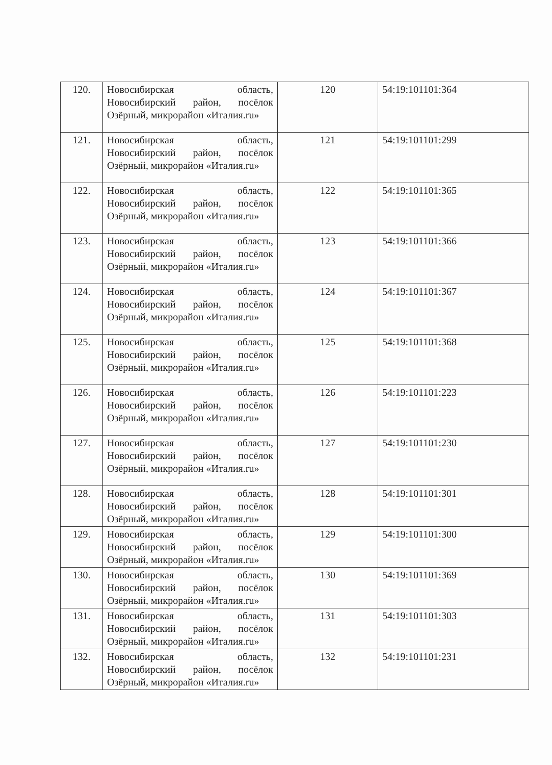| 120. | Новосибирская область, Новосибирский район, посёлок Озёрный, микрорайон «Италия.ru» | 120 | 54:19:101101:364 |
| 121. | Новосибирская область, Новосибирский район, посёлок Озёрный, микрорайон «Италия.ru» | 121 | 54:19:101101:299 |
| 122. | Новосибирская область, Новосибирский район, посёлок Озёрный, микрорайон «Италия.ru» | 122 | 54:19:101101:365 |
| 123. | Новосибирская область, Новосибирский район, посёлок Озёрный, микрорайон «Италия.ru» | 123 | 54:19:101101:366 |
| 124. | Новосибирская область, Новосибирский район, посёлок Озёрный, микрорайон «Италия.ru» | 124 | 54:19:101101:367 |
| 125. | Новосибирская область, Новосибирский район, посёлок Озёрный, микрорайон «Италия.ru» | 125 | 54:19:101101:368 |
| 126. | Новосибирская область, Новосибирский район, посёлок Озёрный, микрорайон «Италия.ru» | 126 | 54:19:101101:223 |
| 127. | Новосибирская область, Новосибирский район, посёлок Озёрный, микрорайон «Италия.ru» | 127 | 54:19:101101:230 |
| 128. | Новосибирская область, Новосибирский район, посёлок Озёрный, микрорайон «Италия.ru» | 128 | 54:19:101101:301 |
| 129. | Новосибирская область, Новосибирский район, посёлок Озёрный, микрорайон «Италия.ru» | 129 | 54:19:101101:300 |
| 130. | Новосибирская область, Новосибирский район, посёлок Озёрный, микрорайон «Италия.ru» | 130 | 54:19:101101:369 |
| 131. | Новосибирская область, Новосибирский район, посёлок Озёрный, микрорайон «Италия.ru» | 131 | 54:19:101101:303 |
| 132. | Новосибирская область, Новосибирский район, посёлок Озёрный, микрорайон «Италия.ru» | 132 | 54:19:101101:231 |